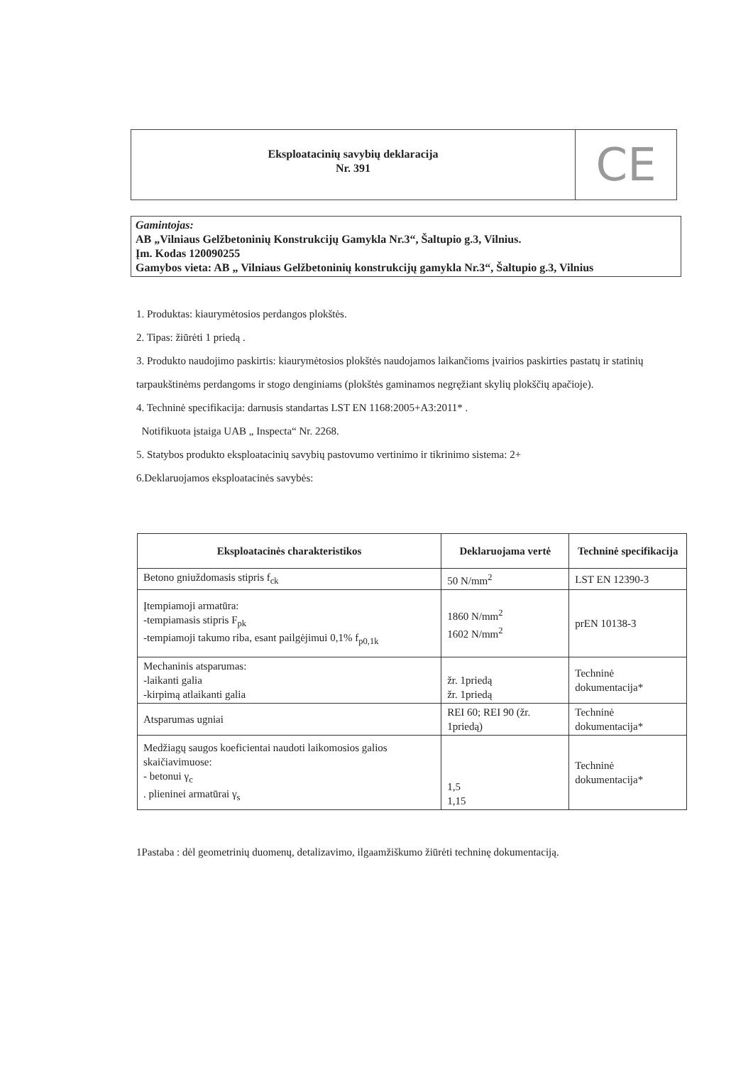Eksploatacinių savybių deklaracija
Nr. 391
CE
Gamintojas:
AB „Vilniaus Gelžbetoninių Konstrukcijų Gamykla Nr.3“, Šaltupio g.3, Vilnius.
Įm. Kodas 120090255
Gamybos vieta: AB „ Vilniaus Gelžbetoninių konstrukcijų gamykla Nr.3“, Šaltupio g.3, Vilnius
1. Produktas: kiaurymėtosios perdangos plokštės.
2. Tipas: žiūrėti 1 priedą .
3. Produkto naudojimo paskirtis: kiaurymėtosios plokštės naudojamos laikančioms įvairios paskirties pastatų ir statinių tarpaukštinėms perdangoms ir stogo denginiams (plokštės gaminamos negręžiant skylių plokščių apačioje).
4. Techninė specifikacija: darnusis standartas LST EN 1168:2005+A3:2011* .
Notifikuota įstaiga UAB „ Inspecta“ Nr. 2268.
5. Statybos produkto eksploatacinių savybių pastovumo vertinimo ir tikrinimo sistema: 2+
6.Deklaruojamos eksploatacinės savybės:
| Eksploatacinės charakteristikos | Deklaruojama vertė | Techninė specifikacija |
| --- | --- | --- |
| Betono gniuždomasis stipris f<sub>ck</sub> | 50 N/mm<sup>2</sup> | LST EN 12390-3 |
| Įtempiamoji armatūra: -tempiamasis stipris F<sub>pk</sub> -tempiamoji takumo riba, esant pailgėjimui 0,1% f<sub>p0,1k</sub> | 1860 N/mm<sup>2</sup> 1602 N/mm<sup>2</sup> | prEN 10138-3 |
| Mechaninis atsparumas: -laikanti galia -kirpimą atlaikanti galia | žr. 1priedą žr. 1priedą | Techninė dokumentacija* |
| Atsparumas ugniai | REI 60; REI 90 (žr. 1priedą) | Techninė dokumentacija* |
| Medžiagų saugos koeficientai naudoti laikomosios galios skaičiavimuose: - betonui γ<sub>c</sub> . plieninei armatūrai γ<sub>s</sub> | 1,5 1,15 | Techninė dokumentacija* |
1Pastaba : dėl geometrinių duomenų, detalizavimo, ilgaamžiškumo žiūrėti techninę dokumentaciją.